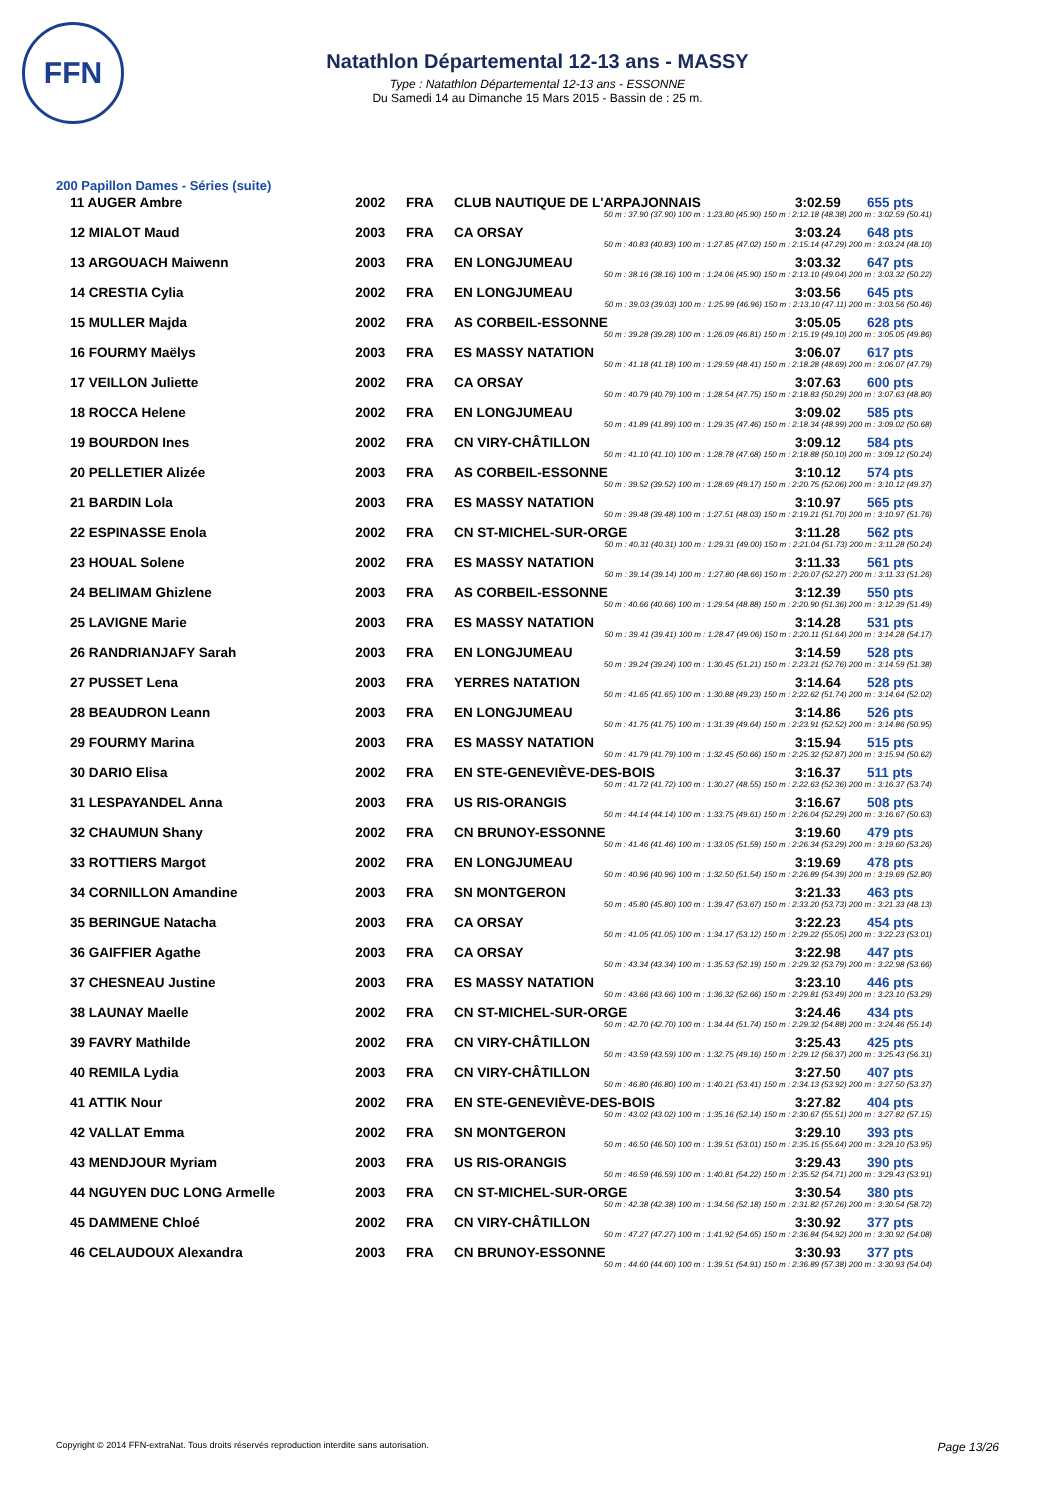FFN
Natathlon Départemental 12-13 ans - MASSY
Type : Natathlon Départemental 12-13 ans - ESSONNE
Du Samedi 14 au Dimanche 15 Mars 2015 - Bassin de : 25 m.
200 Papillon Dames - Séries (suite)
| 11 AUGER Ambre | 2002 | FRA | CLUB NAUTIQUE DE L'ARPAJONNAIS | 3:02.59 | 655 pts |
| 50 m : 37.90 (37.90) 100 m : 1:23.80 (45.90) 150 m : 2:12.18 (48.38) 200 m : 3:02.59 (50.41) | | | | | |
| 12 MIALOT Maud | 2003 | FRA | CA ORSAY | 3:03.24 | 648 pts |
| 50 m : 40.83 (40.83) 100 m : 1:27.85 (47.02) 150 m : 2:15.14 (47.29) 200 m : 3:03.24 (48.10) | | | | | |
| 13 ARGOUACH Maiwenn | 2003 | FRA | EN LONGJUMEAU | 3:03.32 | 647 pts |
| 50 m : 38.16 (38.16) 100 m : 1:24.06 (45.90) 150 m : 2:13.10 (49.04) 200 m : 3:03.32 (50.22) | | | | | |
| 14 CRESTIA Cylia | 2002 | FRA | EN LONGJUMEAU | 3:03.56 | 645 pts |
| 50 m : 39.03 (39.03) 100 m : 1:25.99 (46.96) 150 m : 2:13.10 (47.11) 200 m : 3:03.56 (50.46) | | | | | |
| 15 MULLER Majda | 2002 | FRA | AS CORBEIL-ESSONNE | 3:05.05 | 628 pts |
| 50 m : 39.28 (39.28) 100 m : 1:26.09 (46.81) 150 m : 2:15.19 (49.10) 200 m : 3:05.05 (49.86) | | | | | |
| 16 FOURMY Maëlys | 2003 | FRA | ES MASSY NATATION | 3:06.07 | 617 pts |
| 50 m : 41.18 (41.18) 100 m : 1:29.59 (48.41) 150 m : 2:18.28 (48.69) 200 m : 3:06.07 (47.79) | | | | | |
| 17 VEILLON Juliette | 2002 | FRA | CA ORSAY | 3:07.63 | 600 pts |
| 50 m : 40.79 (40.79) 100 m : 1:28.54 (47.75) 150 m : 2:18.83 (50.29) 200 m : 3:07.63 (48.80) | | | | | |
| 18 ROCCA Helene | 2002 | FRA | EN LONGJUMEAU | 3:09.02 | 585 pts |
| 50 m : 41.89 (41.89) 100 m : 1:29.35 (47.46) 150 m : 2:18.34 (48.99) 200 m : 3:09.02 (50.68) | | | | | |
| 19 BOURDON Ines | 2002 | FRA | CN VIRY-CHÂTILLON | 3:09.12 | 584 pts |
| 50 m : 41.10 (41.10) 100 m : 1:28.78 (47.68) 150 m : 2:18.88 (50.10) 200 m : 3:09.12 (50.24) | | | | | |
| 20 PELLETIER Alizée | 2003 | FRA | AS CORBEIL-ESSONNE | 3:10.12 | 574 pts |
| 50 m : 39.52 (39.52) 100 m : 1:28.69 (49.17) 150 m : 2:20.75 (52.06) 200 m : 3:10.12 (49.37) | | | | | |
| 21 BARDIN Lola | 2003 | FRA | ES MASSY NATATION | 3:10.97 | 565 pts |
| 50 m : 39.48 (39.48) 100 m : 1:27.51 (48.03) 150 m : 2:19.21 (51.70) 200 m : 3:10.97 (51.76) | | | | | |
| 22 ESPINASSE Enola | 2002 | FRA | CN ST-MICHEL-SUR-ORGE | 3:11.28 | 562 pts |
| 50 m : 40.31 (40.31) 100 m : 1:29.31 (49.00) 150 m : 2:21.04 (51.73) 200 m : 3:11.28 (50.24) | | | | | |
| 23 HOUAL Solene | 2002 | FRA | ES MASSY NATATION | 3:11.33 | 561 pts |
| 50 m : 39.14 (39.14) 100 m : 1:27.80 (48.66) 150 m : 2:20.07 (52.27) 200 m : 3:11.33 (51.26) | | | | | |
| 24 BELIMAM Ghizlene | 2003 | FRA | AS CORBEIL-ESSONNE | 3:12.39 | 550 pts |
| 50 m : 40.66 (40.66) 100 m : 1:29.54 (48.88) 150 m : 2:20.90 (51.36) 200 m : 3:12.39 (51.49) | | | | | |
| 25 LAVIGNE Marie | 2003 | FRA | ES MASSY NATATION | 3:14.28 | 531 pts |
| 50 m : 39.41 (39.41) 100 m : 1:28.47 (49.06) 150 m : 2:20.11 (51.64) 200 m : 3:14.28 (54.17) | | | | | |
| 26 RANDRIANJAFY Sarah | 2003 | FRA | EN LONGJUMEAU | 3:14.59 | 528 pts |
| 50 m : 39.24 (39.24) 100 m : 1:30.45 (51.21) 150 m : 2:23.21 (52.76) 200 m : 3:14.59 (51.38) | | | | | |
| 27 PUSSET Lena | 2003 | FRA | YERRES NATATION | 3:14.64 | 528 pts |
| 50 m : 41.65 (41.65) 100 m : 1:30.88 (49.23) 150 m : 2:22.62 (51.74) 200 m : 3:14.64 (52.02) | | | | | |
| 28 BEAUDRON Leann | 2003 | FRA | EN LONGJUMEAU | 3:14.86 | 526 pts |
| 50 m : 41.75 (41.75) 100 m : 1:31.39 (49.64) 150 m : 2:23.91 (52.52) 200 m : 3:14.86 (50.95) | | | | | |
| 29 FOURMY Marina | 2003 | FRA | ES MASSY NATATION | 3:15.94 | 515 pts |
| 50 m : 41.79 (41.79) 100 m : 1:32.45 (50.66) 150 m : 2:25.32 (52.87) 200 m : 3:15.94 (50.62) | | | | | |
| 30 DARIO Elisa | 2002 | FRA | EN STE-GENEVIÈVE-DES-BOIS | 3:16.37 | 511 pts |
| 50 m : 41.72 (41.72) 100 m : 1:30.27 (48.55) 150 m : 2:22.63 (52.36) 200 m : 3:16.37 (53.74) | | | | | |
| 31 LESPAYANDEL Anna | 2003 | FRA | US RIS-ORANGIS | 3:16.67 | 508 pts |
| 50 m : 44.14 (44.14) 100 m : 1:33.75 (49.61) 150 m : 2:26.04 (52.29) 200 m : 3:16.67 (50.63) | | | | | |
| 32 CHAUMUN Shany | 2002 | FRA | CN BRUNOY-ESSONNE | 3:19.60 | 479 pts |
| 50 m : 41.46 (41.46) 100 m : 1:33.05 (51.59) 150 m : 2:26.34 (53.29) 200 m : 3:19.60 (53.26) | | | | | |
| 33 ROTTIERS Margot | 2002 | FRA | EN LONGJUMEAU | 3:19.69 | 478 pts |
| 50 m : 40.96 (40.96) 100 m : 1:32.50 (51.54) 150 m : 2:26.89 (54.39) 200 m : 3:19.69 (52.80) | | | | | |
| 34 CORNILLON Amandine | 2003 | FRA | SN MONTGERON | 3:21.33 | 463 pts |
| 50 m : 45.80 (45.80) 100 m : 1:39.47 (53.67) 150 m : 2:33.20 (53.73) 200 m : 3:21.33 (48.13) | | | | | |
| 35 BERINGUE Natacha | 2003 | FRA | CA ORSAY | 3:22.23 | 454 pts |
| 50 m : 41.05 (41.05) 100 m : 1:34.17 (53.12) 150 m : 2:29.22 (55.05) 200 m : 3:22.23 (53.01) | | | | | |
| 36 GAIFFIER Agathe | 2003 | FRA | CA ORSAY | 3:22.98 | 447 pts |
| 50 m : 43.34 (43.34) 100 m : 1:35.53 (52.19) 150 m : 2:29.32 (53.79) 200 m : 3:22.98 (53.66) | | | | | |
| 37 CHESNEAU Justine | 2003 | FRA | ES MASSY NATATION | 3:23.10 | 446 pts |
| 50 m : 43.66 (43.66) 100 m : 1:36.32 (52.66) 150 m : 2:29.81 (53.49) 200 m : 3:23.10 (53.29) | | | | | |
| 38 LAUNAY Maelle | 2002 | FRA | CN ST-MICHEL-SUR-ORGE | 3:24.46 | 434 pts |
| 50 m : 42.70 (42.70) 100 m : 1:34.44 (51.74) 150 m : 2:29.32 (54.88) 200 m : 3:24.46 (55.14) | | | | | |
| 39 FAVRY Mathilde | 2002 | FRA | CN VIRY-CHÂTILLON | 3:25.43 | 425 pts |
| 50 m : 43.59 (43.59) 100 m : 1:32.75 (49.16) 150 m : 2:29.12 (56.37) 200 m : 3:25.43 (56.31) | | | | | |
| 40 REMILA Lydia | 2003 | FRA | CN VIRY-CHÂTILLON | 3:27.50 | 407 pts |
| 50 m : 46.80 (46.80) 100 m : 1:40.21 (53.41) 150 m : 2:34.13 (53.92) 200 m : 3:27.50 (53.37) | | | | | |
| 41 ATTIK Nour | 2002 | FRA | EN STE-GENEVIÈVE-DES-BOIS | 3:27.82 | 404 pts |
| 50 m : 43.02 (43.02) 100 m : 1:35.16 (52.14) 150 m : 2:30.67 (55.51) 200 m : 3:27.82 (57.15) | | | | | |
| 42 VALLAT Emma | 2002 | FRA | SN MONTGERON | 3:29.10 | 393 pts |
| 50 m : 46.50 (46.50) 100 m : 1:39.51 (53.01) 150 m : 2:35.15 (55.64) 200 m : 3:29.10 (53.95) | | | | | |
| 43 MENDJOUR Myriam | 2003 | FRA | US RIS-ORANGIS | 3:29.43 | 390 pts |
| 50 m : 46.59 (46.59) 100 m : 1:40.81 (54.22) 150 m : 2:35.52 (54.71) 200 m : 3:29.43 (53.91) | | | | | |
| 44 NGUYEN DUC LONG Armelle | 2003 | FRA | CN ST-MICHEL-SUR-ORGE | 3:30.54 | 380 pts |
| 50 m : 42.38 (42.38) 100 m : 1:34.56 (52.18) 150 m : 2:31.82 (57.26) 200 m : 3:30.54 (58.72) | | | | | |
| 45 DAMMENE Chloé | 2002 | FRA | CN VIRY-CHÂTILLON | 3:30.92 | 377 pts |
| 50 m : 47.27 (47.27) 100 m : 1:41.92 (54.65) 150 m : 2:36.84 (54.92) 200 m : 3:30.92 (54.08) | | | | | |
| 46 CELAUDOUX Alexandra | 2003 | FRA | CN BRUNOY-ESSONNE | 3:30.93 | 377 pts |
| 50 m : 44.60 (44.60) 100 m : 1:39.51 (54.91) 150 m : 2:36.89 (57.38) 200 m : 3:30.93 (54.04) | | | | | |
Copyright © 2014 FFN-extraNat. Tous droits réservés reproduction interdite sans autorisation. Page 13/26